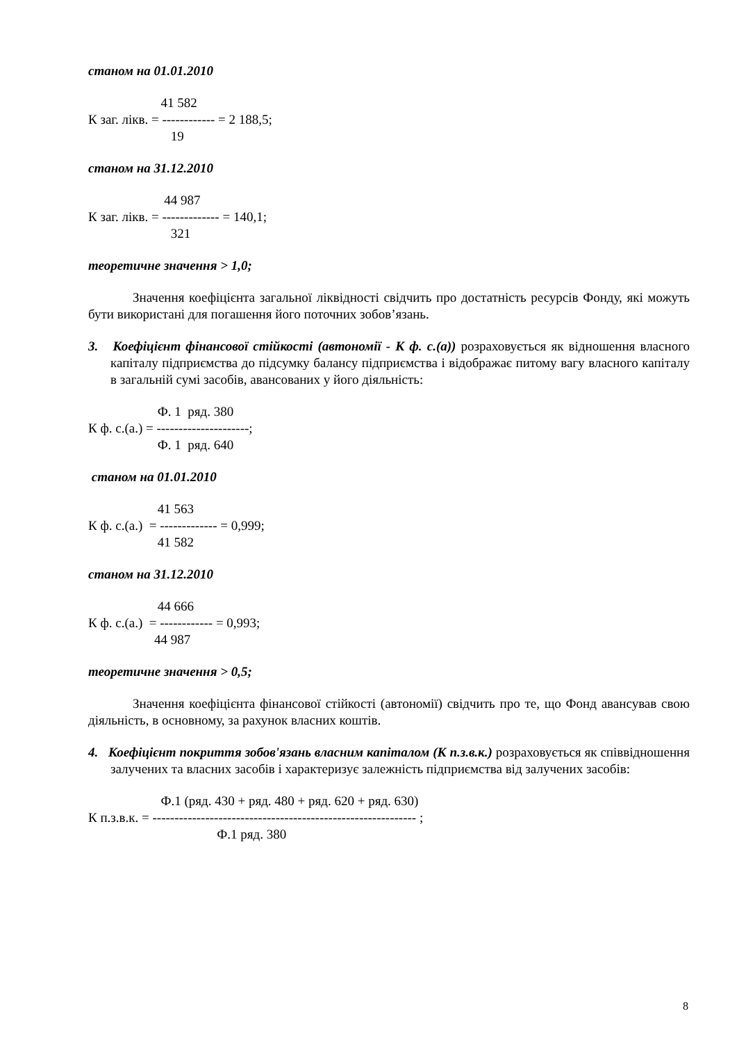станом на 01.01.2010
41 582 К заг. лікв. = ------------ = 2 188,5; 19
станом на 31.12.2010
44 987 К заг. лікв. = ------------- = 140,1; 321
теоретичне значення > 1,0;
Значення коефіцієнта загальної ліквідності свідчить про достатність ресурсів Фонду, які можуть бути використані для погашення його поточних зобов’язань.
3. Коефіцієнт фінансової стійкості (автономії - К ф. с.(а)) розраховується як відношення власного капіталу підприємства до підсумку балансу підприємства і відображає питому вагу власного капіталу в загальній сумі засобів, авансованих у його діяльність:
Ф. 1 ряд. 380 К ф. с.(а.) = ---------------------; Ф. 1 ряд. 640
станом на 01.01.2010
41 563 К ф. с.(а.) = ------------- = 0,999; 41 582
станом на 31.12.2010
44 666 К ф. с.(а.) = ------------ = 0,993; 44 987
теоретичне значення > 0,5;
Значення коефіцієнта фінансової стійкості (автономії) свідчить про те, що Фонд авансував свою діяльність, в основному, за рахунок власних коштів.
4. Коефіцієнт покриття зобов'язань власним капіталом (К п.з.в.к.) розраховується як співвідношення залучених та власних засобів і характеризує залежність підприємства від залучених засобів:
Ф.1 (ряд. 430 + ряд. 480 + ряд. 620 + ряд. 630) К п.з.в.к. = ------------------------------------------------------------ ; Ф.1 ряд. 380
8